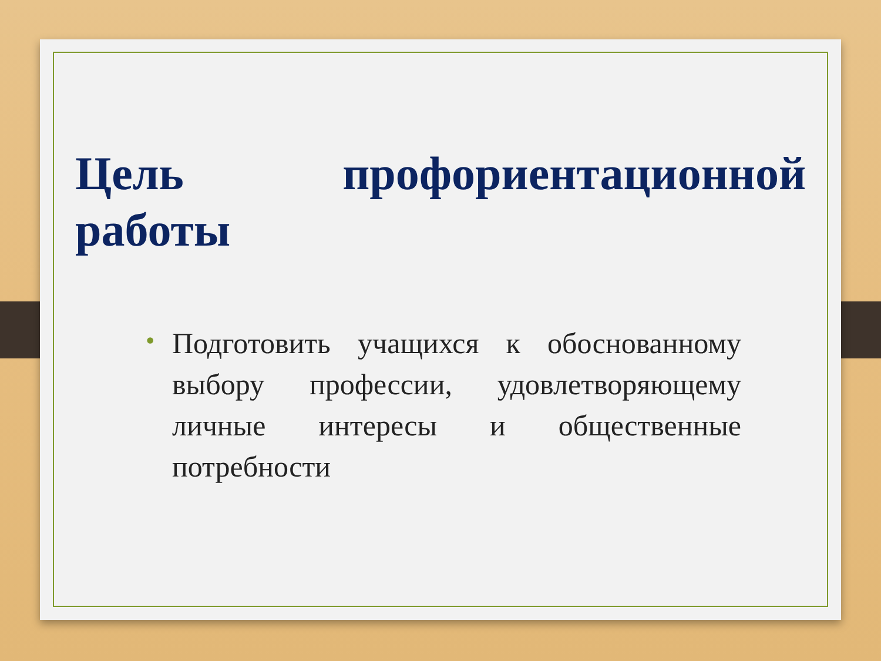Цель профориентационной работы
• Подготовить учащихся к обоснованному выбору профессии, удовлетворяющему личные интересы и общественные потребности